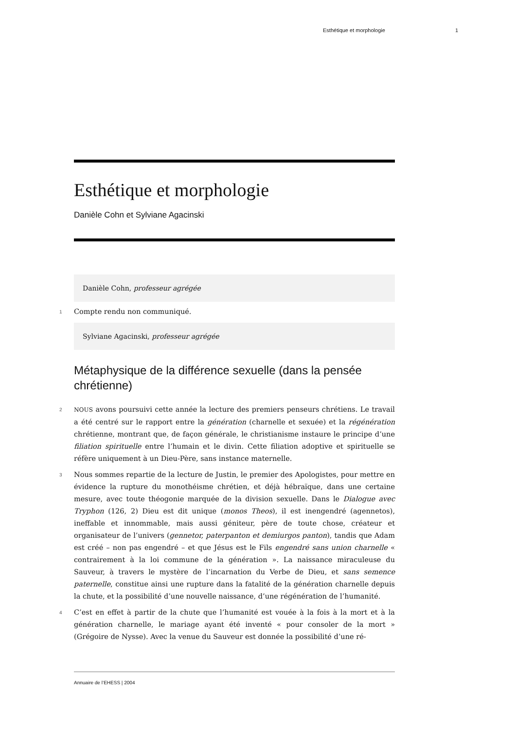Esthétique et morphologie 1
Esthétique et morphologie
Danièle Cohn et Sylviane Agacinski
Danièle Cohn, professeur agrégée
1 Compte rendu non communiqué.
Sylviane Agacinski, professeur agrégée
Métaphysique de la différence sexuelle (dans la pensée chrétienne)
2 NOUS avons poursuivi cette année la lecture des premiers penseurs chrétiens. Le travail a été centré sur le rapport entre la génération (charnelle et sexuée) et la régénération chrétienne, montrant que, de façon générale, le christianisme instaure le principe d’une filiation spirituelle entre l’humain et le divin. Cette filiation adoptive et spirituelle se réfère uniquement à un Dieu-Père, sans instance maternelle.
3 Nous sommes repartie de la lecture de Justin, le premier des Apologistes, pour mettre en évidence la rupture du monothéisme chrétien, et déjà hébraïque, dans une certaine mesure, avec toute théogonie marquée de la division sexuelle. Dans le Dialogue avec Tryphon (126, 2) Dieu est dit unique (monos Theos), il est inengendré (agennetos), ineffable et innommable, mais aussi géniteur, père de toute chose, créateur et organisateur de l’univers (gennetor, paterpanton et demiurgos panton), tandis que Adam est créé – non pas engendré – et que Jésus est le Fils engendré sans union charnelle « contrairement à la loi commune de la génération ». La naissance miraculeuse du Sauveur, à travers le mystère de l’incarnation du Verbe de Dieu, et sans semence paternelle, constitue ainsi une rupture dans la fatalité de la génération charnelle depuis la chute, et la possibilité d’une nouvelle naissance, d’une régénération de l’humanité.
4 C’est en effet à partir de la chute que l’humanité est vouée à la fois à la mort et à la génération charnelle, le mariage ayant été inventé « pour consoler de la mort » (Grégoire de Nysse). Avec la venue du Sauveur est donnée la possibilité d’une ré-
Annuaire de l’EHESS | 2004